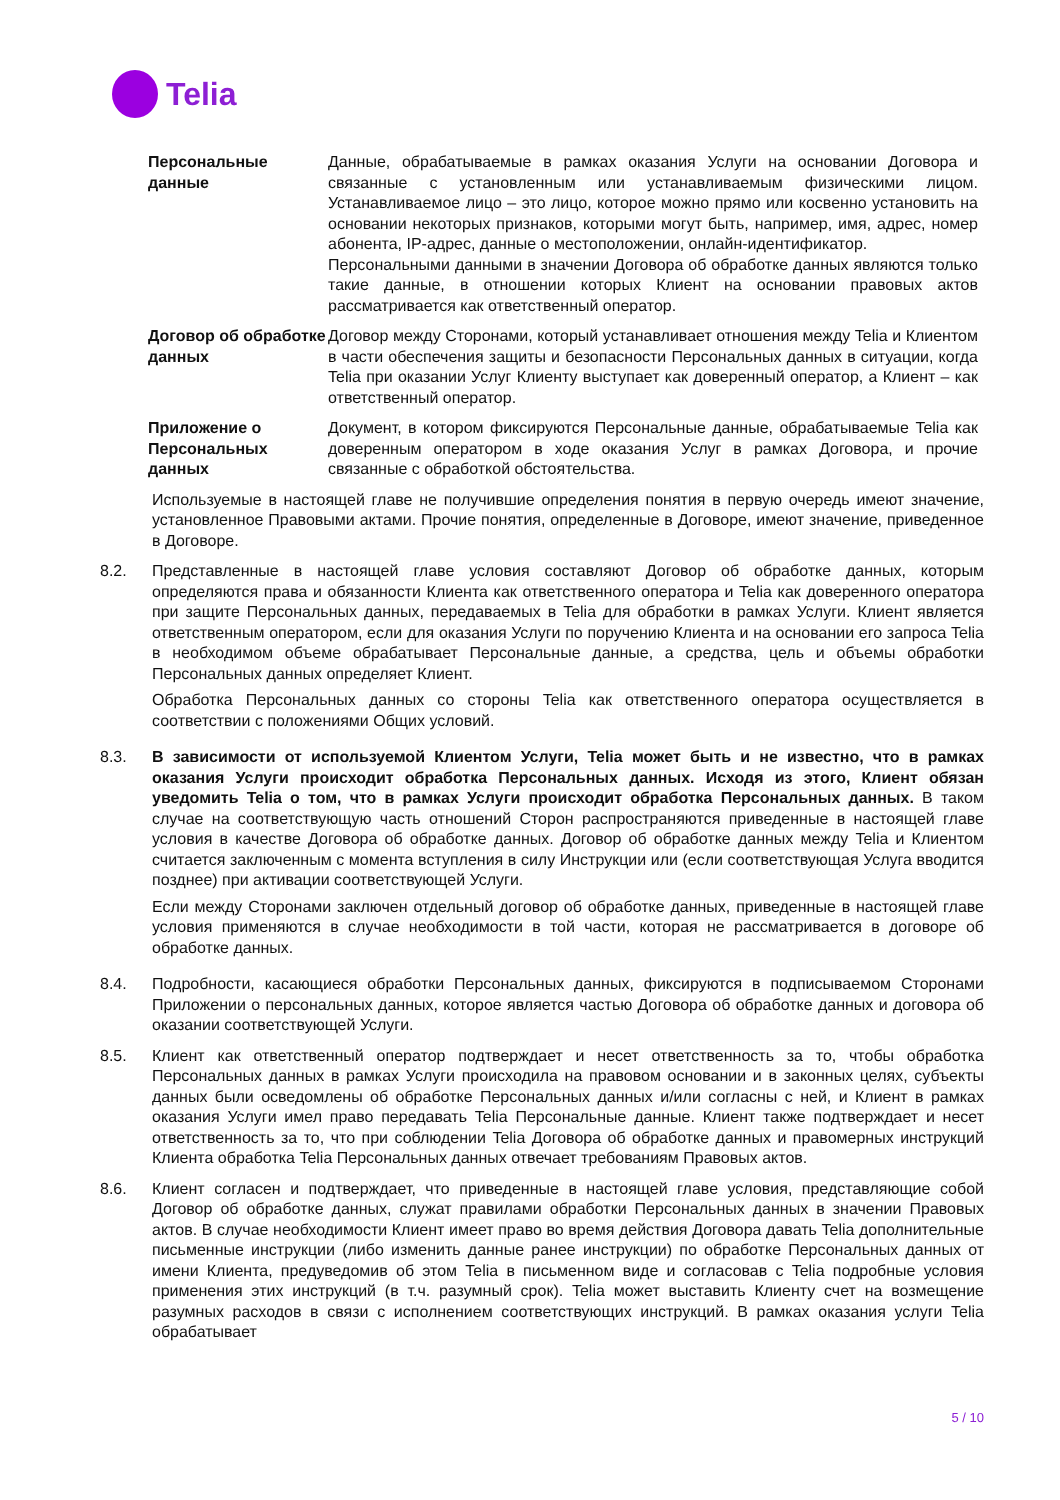Telia
Персональные данные
Данные, обрабатываемые в рамках оказания Услуги на основании Договора и связанные с установленным или устанавливаемым физическими лицом. Устанавливаемое лицо – это лицо, которое можно прямо или косвенно установить на основании некоторых признаков, которыми могут быть, например, имя, адрес, номер абонента, IP-адрес, данные о местоположении, онлайн-идентификатор.
Персональными данными в значении Договора об обработке данных являются только такие данные, в отношении которых Клиент на основании правовых актов рассматривается как ответственный оператор.
Договор об обработке данных
Договор между Сторонами, который устанавливает отношения между Telia и Клиентом в части обеспечения защиты и безопасности Персональных данных в ситуации, когда Telia при оказании Услуг Клиенту выступает как доверенный оператор, а Клиент – как ответственный оператор.
Приложение о Персональных данных
Документ, в котором фиксируются Персональные данные, обрабатываемые Telia как доверенным оператором в ходе оказания Услуг в рамках Договора, и прочие связанные с обработкой обстоятельства.
Используемые в настоящей главе не получившие определения понятия в первую очередь имеют значение, установленное Правовыми актами. Прочие понятия, определенные в Договоре, имеют значение, приведенное в Договоре.
8.2. Представленные в настоящей главе условия составляют Договор об обработке данных, которым определяются права и обязанности Клиента как ответственного оператора и Telia как доверенного оператора при защите Персональных данных, передаваемых в Telia для обработки в рамках Услуги. Клиент является ответственным оператором, если для оказания Услуги по поручению Клиента и на основании его запроса Telia в необходимом объеме обрабатывает Персональные данные, а средства, цель и объемы обработки Персональных данных определяет Клиент.
Обработка Персональных данных со стороны Telia как ответственного оператора осуществляется в соответствии с положениями Общих условий.
8.3. В зависимости от используемой Клиентом Услуги, Telia может быть и не известно, что в рамках оказания Услуги происходит обработка Персональных данных. Исходя из этого, Клиент обязан уведомить Telia о том, что в рамках Услуги происходит обработка Персональных данных. В таком случае на соответствующую часть отношений Сторон распространяются приведенные в настоящей главе условия в качестве Договора об обработке данных. Договор об обработке данных между Telia и Клиентом считается заключенным с момента вступления в силу Инструкции или (если соответствующая Услуга вводится позднее) при активации соответствующей Услуги.
Если между Сторонами заключен отдельный договор об обработке данных, приведенные в настоящей главе условия применяются в случае необходимости в той части, которая не рассматривается в договоре об обработке данных.
8.4. Подробности, касающиеся обработки Персональных данных, фиксируются в подписываемом Сторонами Приложении о персональных данных, которое является частью Договора об обработке данных и договора об оказании соответствующей Услуги.
8.5. Клиент как ответственный оператор подтверждает и несет ответственность за то, чтобы обработка Персональных данных в рамках Услуги происходила на правовом основании и в законных целях, субъекты данных были осведомлены об обработке Персональных данных и/или согласны с ней, и Клиент в рамках оказания Услуги имел право передавать Telia Персональные данные. Клиент также подтверждает и несет ответственность за то, что при соблюдении Telia Договора об обработке данных и правомерных инструкций Клиента обработка Telia Персональных данных отвечает требованиям Правовых актов.
8.6. Клиент согласен и подтверждает, что приведенные в настоящей главе условия, представляющие собой Договор об обработке данных, служат правилами обработки Персональных данных в значении Правовых актов. В случае необходимости Клиент имеет право во время действия Договора давать Telia дополнительные письменные инструкции (либо изменить данные ранее инструкции) по обработке Персональных данных от имени Клиента, предуведомив об этом Telia в письменном виде и согласовав с Telia подробные условия применения этих инструкций (в т.ч. разумный срок). Telia может выставить Клиенту счет на возмещение разумных расходов в связи с исполнением соответствующих инструкций. В рамках оказания услуги Telia обрабатывает
5 / 10